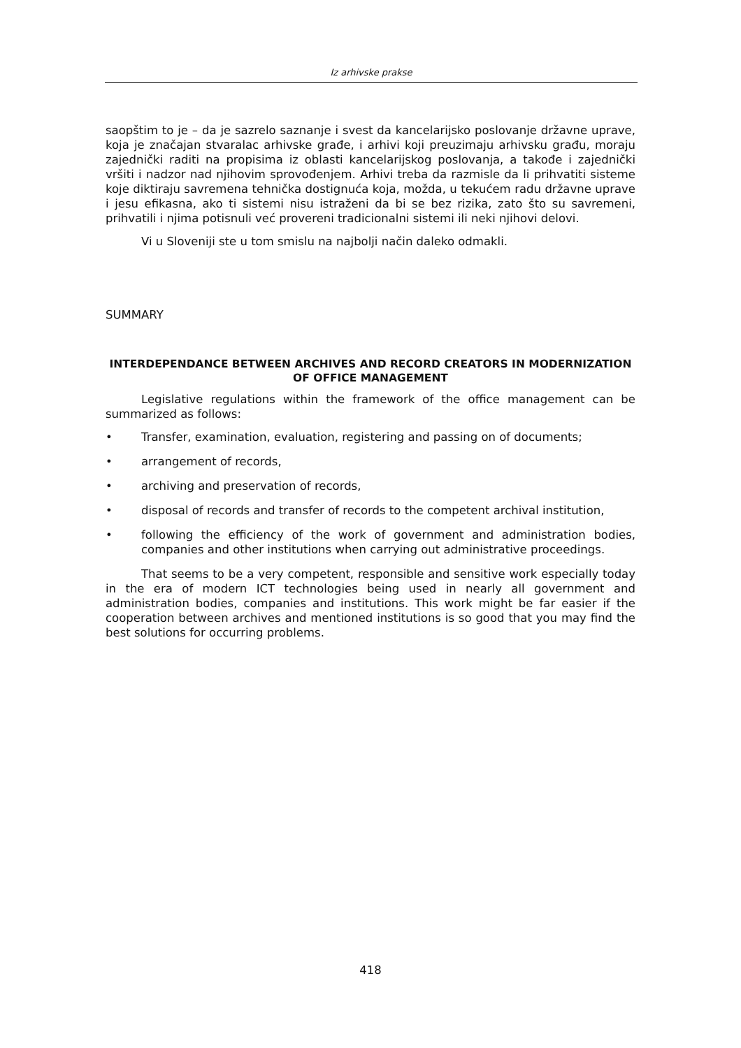Iz arhivske prakse
saopštim to je – da je sazrelo saznanje i svest da kancelarijsko poslovanje državne uprave, koja je značajan stvaralac arhivske građe, i arhivi koji preuzimaju arhivsku građu, moraju zajednički raditi na propisima iz oblasti kancelarijskog poslovanja, a takođe i zajednički vršiti i nadzor nad njihovim sprovođenjem. Arhivi treba da razmisle da li prihvatiti sisteme koje diktiraju savremena tehnička dostignuća koja, možda, u tekućem radu državne uprave i jesu efikasna, ako ti sistemi nisu istraženi da bi se bez rizika, zato što su savremeni, prihvatili i njima potisnuli već provereni tradicionalni sistemi ili neki njihovi delovi.
Vi u Sloveniji ste u tom smislu na najbolji način daleko odmakli.
SUMMARY
INTERDEPENDANCE BETWEEN ARCHIVES AND RECORD CREATORS IN MODERNIZATION OF OFFICE MANAGEMENT
Legislative regulations within the framework of the office management can be summarized as follows:
• Transfer, examination, evaluation, registering and passing on of documents;
• arrangement of records,
• archiving and preservation of records,
• disposal of records and transfer of records to the competent archival institution,
• following the efficiency of the work of government and administration bodies, companies and other institutions when carrying out administrative proceedings.
That seems to be a very competent, responsible and sensitive work especially today in the era of modern ICT technologies being used in nearly all government and administration bodies, companies and institutions. This work might be far easier if the cooperation between archives and mentioned institutions is so good that you may find the best solutions for occurring problems.
418